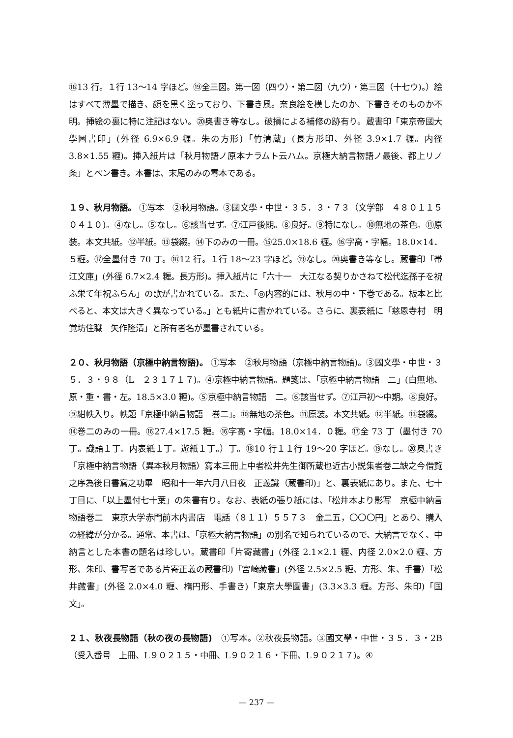⑱13 行。１行 13～14 字ほど。⑲全三図。第一図（四ウ）・第二図（九ウ）・第三図（十七ウ)。）絵はすべて薄墨で描き、顔を黒く塗っており、下書き風。奈良絵を模したのか、下書きそのものか不明。挿絵の裏に特に注記はない。⑳奥書き等なし。破損による補修の跡有り。蔵書印「東京帝國大學圖書印」(外径 6.9×6.9 糎。朱の方形)「竹清蔵」(長方形印、外径 3.9×1.7 糎。内径 3.8×1.55 糎)。挿入紙片は「秋月物語ノ原本ナラムト云ハム。京極大納言物語ノ最後、都上リノ条」とペン書き。本書は、末尾のみの零本である。
１９、秋月物語。 ①写本　②秋月物語。③國文學・中世・３５．３・７３（文学部　４８０１１５０４１０)。④なし。⑤なし。⑥該当せず。⑦江戸後期。⑧良好。⑨特になし。⑩無地の茶色。⑪原装。本文共紙。⑫半紙。⑬袋綴。⑭下のみの一冊。⑮25.0×18.6 糎。⑯字高・字幅。18.0×14．５糎。⑰全墨付き 70 丁。⑱12 行。１行 18～23 字ほど。⑲なし。⑳奥書き等なし。蔵書印「帯江文庫」(外径 6.7×2.4 糎。長方形)。挿入紙片に「六十一　大江なる契りかさねて松代迄孫子を祝ふ栄て年祝ふらん」の歌が書かれている。また、「◎内容的には、秋月の中・下巻である。板本と比べると、本文は大きく異なっている。」とも紙片に書かれている。さらに、裏表紙に「慈恩寺村　明覚坊住職　矢作隆清」と所有者名が墨書されている。
２０、秋月物語（京極中納言物語)。 ①写本　②秋月物語（京極中納言物語)。③國文學・中世・３５．３・９８（L　２３１７１７)。④京極中納言物語。題箋は、「京極中納言物語　二」(白無地、原・重・書・左。18.5×3.0 糎)。⑤京極中納言物語　二。⑥該当せず。⑦江戸初～中期。⑧良好。⑨紺帙入り。帙題「京極中納言物語　巻二」。⑩無地の茶色。⑪原装。本文共紙。⑫半紙。⑬袋綴。⑭巻二のみの一冊。⑯27.4×17.5 糎。⑯字高・字幅。18.0×14．０糎。⑰全 73 丁（墨付き 70 丁。識語１丁。内表紙１丁。遊紙１丁。）丁。⑱10 行１１行 19～20 字ほど。⑲なし。⑳奥書き「京極中納言物語（異本秋月物語）寫本三冊上中者松井先生御所蔵也近古小説集者巻二缺之今借覧之序為後日書寫之功畢　昭和十一年六月八日夜　正義識（蔵書印)」と、裏表紙にあり。また、七十丁目に、「以上墨付七十葉」の朱書有り。なお、表紙の張り紙には、「松井本より影写　京極中納言物語巻二　東京大学赤門前木内書店　電話（８１１）５５７３　金二五，〇〇〇円」とあり、購入の経緯が分かる。通常、本書は、「京極大納言物語」の別名で知られているので、大納言でなく、中納言とした本書の題名は珍しい。蔵書印「片寄藏書」(外径 2.1×2.1 糎、内径 2.0×2.0 糎、方形、朱印、書写者である片寄正義の蔵書印)「宮崎藏書」(外径 2.5×2.5 糎、方形、朱、手書）「松井藏書」(外径 2.0×4.0 糎、楕円形、手書き)「東京大學圖書」(3.3×3.3 糎。方形、朱印)「国文」。
２１、秋夜長物語（秋の夜の長物語)　①写本。②秋夜長物語。③國文學・中世・３５．３・2B（受入番号　上冊、L９０２１５・中冊、L９０２１６・下冊、L９０２１７)。④
— 237 —